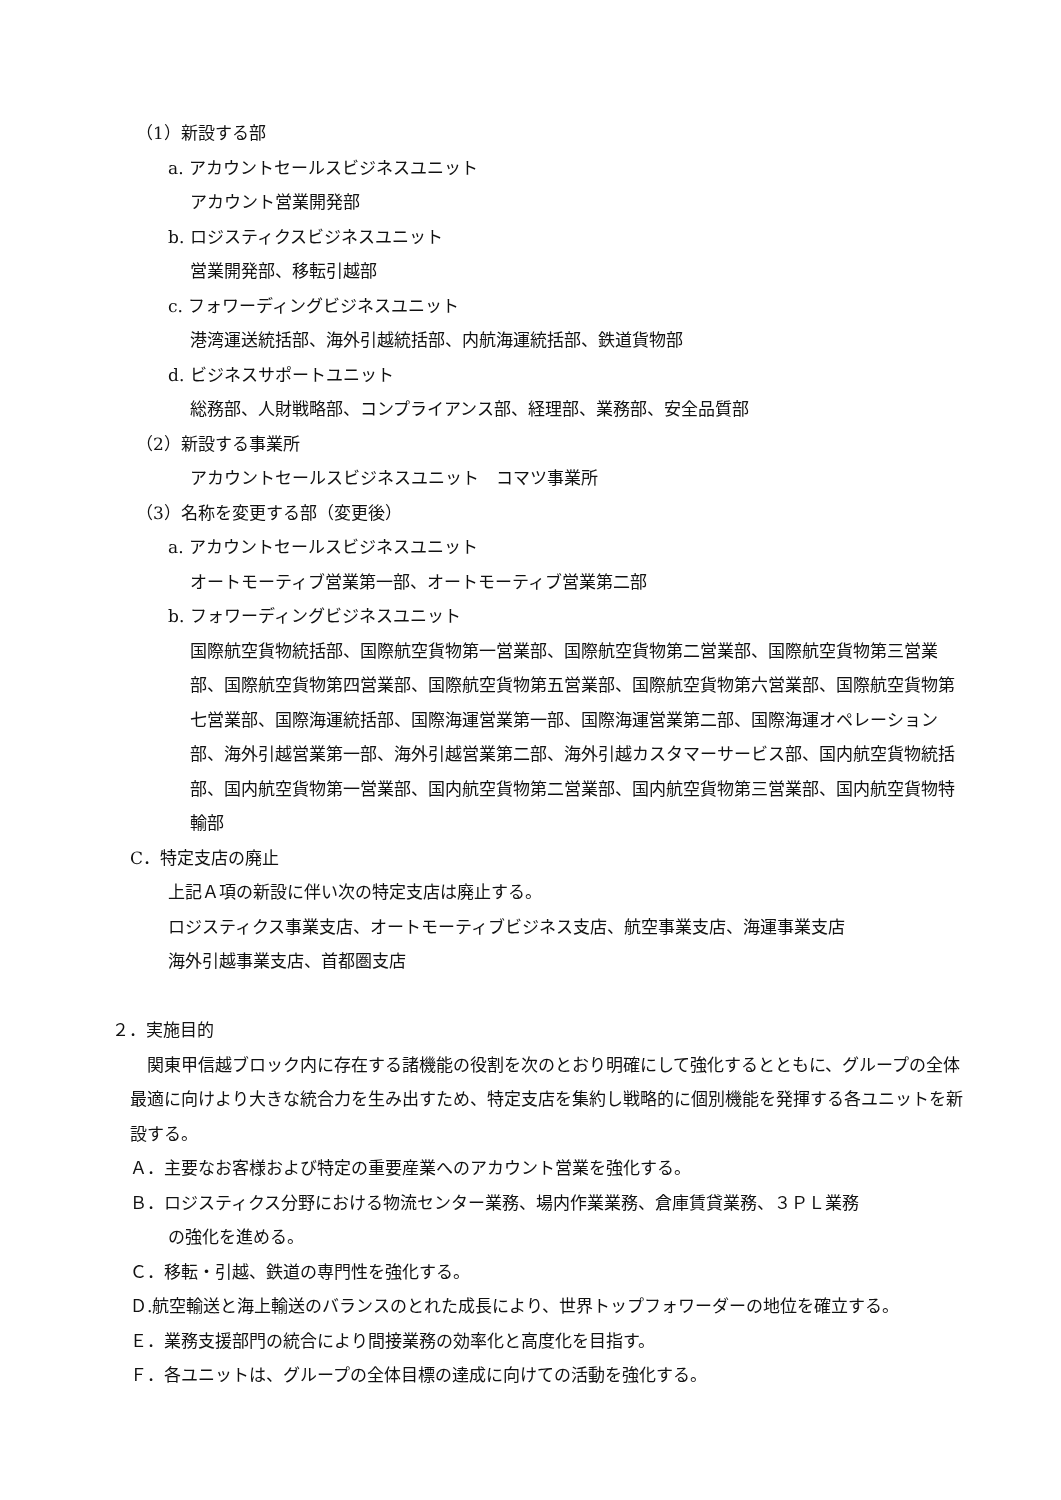（1）新設する部
a. アカウントセールスビジネスユニット
アカウント営業開発部
b. ロジスティクスビジネスユニット
営業開発部、移転引越部
c. フォワーディングビジネスユニット
港湾運送統括部、海外引越統括部、内航海運統括部、鉄道貨物部
d. ビジネスサポートユニット
総務部、人財戦略部、コンプライアンス部、経理部、業務部、安全品質部
（2）新設する事業所
アカウントセールスビジネスユニット　コマツ事業所
（3）名称を変更する部（変更後）
a. アカウントセールスビジネスユニット
オートモーティブ営業第一部、オートモーティブ営業第二部
b. フォワーディングビジネスユニット
国際航空貨物統括部、国際航空貨物第一営業部、国際航空貨物第二営業部、国際航空貨物第三営業部、国際航空貨物第四営業部、国際航空貨物第五営業部、国際航空貨物第六営業部、国際航空貨物第七営業部、国際海運統括部、国際海運営業第一部、国際海運営業第二部、国際海運オペレーション部、海外引越営業第一部、海外引越営業第二部、海外引越カスタマーサービス部、国内航空貨物統括部、国内航空貨物第一営業部、国内航空貨物第二営業部、国内航空貨物第三営業部、国内航空貨物特輸部
C．特定支店の廃止
上記Ａ項の新設に伴い次の特定支店は廃止する。
ロジスティクス事業支店、オートモーティブビジネス支店、航空事業支店、海運事業支店
海外引越事業支店、首都圏支店
２．実施目的
関東甲信越ブロック内に存在する諸機能の役割を次のとおり明確にして強化するとともに、グループの全体最適に向けより大きな統合力を生み出すため、特定支店を集約し戦略的に個別機能を発揮する各ユニットを新設する。
Ａ．主要なお客様および特定の重要産業へのアカウント営業を強化する。
Ｂ．ロジスティクス分野における物流センター業務、場内作業業務、倉庫賃貸業務、３ＰＬ業務
の強化を進める。
Ｃ．移転・引越、鉄道の専門性を強化する。
Ｄ.航空輸送と海上輸送のバランスのとれた成長により、世界トップフォワーダーの地位を確立する。
Ｅ．業務支援部門の統合により間接業務の効率化と高度化を目指す。
Ｆ．各ユニットは、グループの全体目標の達成に向けての活動を強化する。